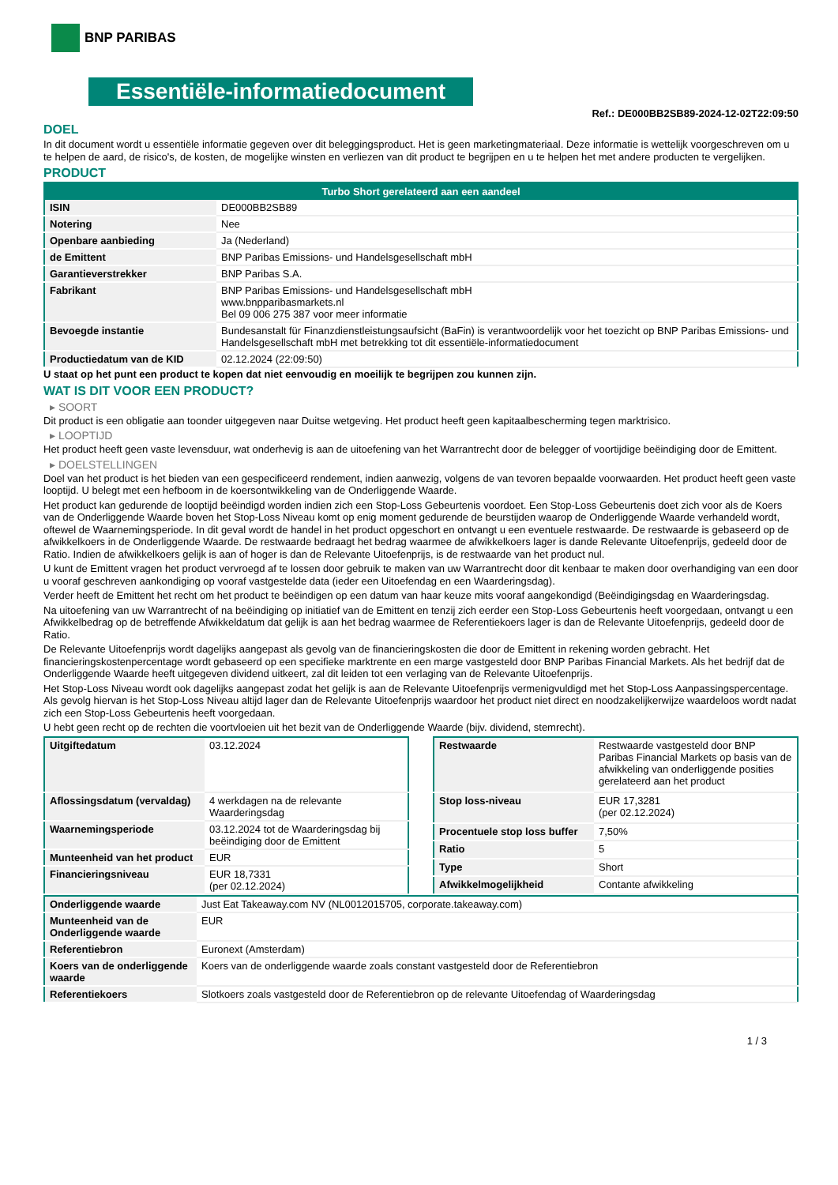BNP PARIBAS
Essentiële-informatiedocument
Ref.: DE000BB2SB89-2024-12-02T22:09:50
DOEL
In dit document wordt u essentiële informatie gegeven over dit beleggingsproduct. Het is geen marketingmateriaal. Deze informatie is wettelijk voorgeschreven om u te helpen de aard, de risico's, de kosten, de mogelijke winsten en verliezen van dit product te begrijpen en u te helpen het met andere producten te vergelijken.
PRODUCT
| Turbo Short gerelateerd aan een aandeel | |
| --- | --- |
| ISIN | DE000BB2SB89 |
| Notering | Nee |
| Openbare aanbieding | Ja (Nederland) |
| de Emittent | BNP Paribas Emissions- und Handelsgesellschaft mbH |
| Garantieverstrekker | BNP Paribas S.A. |
| Fabrikant | BNP Paribas Emissions- und Handelsgesellschaft mbH www.bnpparibasmarkets.nl Bel 09 006 275 387 voor meer informatie |
| Bevoegde instantie | Bundesanstalt für Finanzdienstleistungsaufsicht (BaFin) is verantwoordelijk voor het toezicht op BNP Paribas Emissions- und Handelsgesellschaft mbH met betrekking tot dit essentiële-informatiedocument |
| Productiedatum van de KID | 02.12.2024 (22:09:50) |
U staat op het punt een product te kopen dat niet eenvoudig en moeilijk te begrijpen zou kunnen zijn.
WAT IS DIT VOOR EEN PRODUCT?
▸ SOORT
Dit product is een obligatie aan toonder uitgegeven naar Duitse wetgeving. Het product heeft geen kapitaalbescherming tegen marktrisico.
▸ LOOPTIJD
Het product heeft geen vaste levensduur, wat onderhevig is aan de uitoefening van het Warrantrecht door de belegger of voortijdige beëindiging door de Emittent.
▸ DOELSTELLINGEN
Doel van het product is het bieden van een gespecificeerd rendement, indien aanwezig, volgens de van tevoren bepaalde voorwaarden. Het product heeft geen vaste looptijd. U belegt met een hefboom in de koersontwikkeling van de Onderliggende Waarde.
Het product kan gedurende de looptijd beëindigd worden indien zich een Stop-Loss Gebeurtenis voordoet. Een Stop-Loss Gebeurtenis doet zich voor als de Koers van de Onderliggende Waarde boven het Stop-Loss Niveau komt op enig moment gedurende de beurstijden waarop de Onderliggende Waarde verhandeld wordt, oftewel de Waarnemingsperiode. In dit geval wordt de handel in het product opgeschort en ontvangt u een eventuele restwaarde. De restwaarde is gebaseerd op de afwikkelkoers in de Onderliggende Waarde. De restwaarde bedraagt het bedrag waarmee de afwikkelkoers lager is dande Relevante Uitoefenprijs, gedeeld door de Ratio. Indien de afwikkelkoers gelijk is aan of hoger is dan de Relevante Uitoefenprijs, is de restwaarde van het product nul.
U kunt de Emittent vragen het product vervroegd af te lossen door gebruik te maken van uw Warrantrecht door dit kenbaar te maken door overhandiging van een door u vooraf geschreven aankondiging op vooraf vastgestelde data (ieder een Uitoefendag en een Waarderingsdag).
Verder heeft de Emittent het recht om het product te beëindigen op een datum van haar keuze mits vooraf aangekondigd (Beëindigingsdag en Waarderingsdag.
Na uitoefening van uw Warrantrecht of na beëindiging op initiatief van de Emittent en tenzij zich eerder een Stop-Loss Gebeurtenis heeft voorgedaan, ontvangt u een Afwikkelbedrag op de betreffende Afwikkeldatum dat gelijk is aan het bedrag waarmee de Referentiekoers lager is dan de Relevante Uitoefenprijs, gedeeld door de Ratio.
De Relevante Uitoefenprijs wordt dagelijks aangepast als gevolg van de financieringskosten die door de Emittent in rekening worden gebracht. Het financieringskostenpercentage wordt gebaseerd op een specifieke marktrente en een marge vastgesteld door BNP Paribas Financial Markets. Als het bedrijf dat de Onderliggende Waarde heeft uitgegeven dividend uitkeert, zal dit leiden tot een verlaging van de Relevante Uitoefenprijs.
Het Stop-Loss Niveau wordt ook dagelijks aangepast zodat het gelijk is aan de Relevante Uitoefenprijs vermenigvuldigd met het Stop-Loss Aanpassingspercentage. Als gevolg hiervan is het Stop-Loss Niveau altijd lager dan de Relevante Uitoefenprijs waardoor het product niet direct en noodzakelijkerwijze waardeloos wordt nadat zich een Stop-Loss Gebeurtenis heeft voorgedaan.
U hebt geen recht op de rechten die voortvloeien uit het bezit van de Onderliggende Waarde (bijv. dividend, stemrecht).
| Uitgiftedatum | 03.12.2024 |
| Aflossingsdatum (vervaldag) | 4 werkdagen na de relevante Waarderingsdag |
| Waarnemingsperiode | 03.12.2024 tot de Waarderingsdag bij beëindiging door de Emittent |
| Munteenheid van het product | EUR |
| Financieringsniveau | EUR 18,7331 (per 02.12.2024) |
| Restwaarde | Restwaarde vastgesteld door BNP Paribas Financial Markets op basis van de afwikkeling van onderliggende posities gerelateerd aan het product |
| Stop loss-niveau | EUR 17,3281 (per 02.12.2024) |
| Procentuele stop loss buffer | 7,50% |
| Ratio | 5 |
| Type | Short |
| Afwikkelmogelijkheid | Contante afwikkeling |
| Onderliggende waarde | Just Eat Takeaway.com NV (NL0012015705, corporate.takeaway.com) |
| Munteenheid van de Onderliggende waarde | EUR |
| Referentiebron | Euronext (Amsterdam) |
| Koers van de onderliggende waarde | Koers van de onderliggende waarde zoals constant vastgesteld door de Referentiebron |
| Referentiekoers | Slotkoers zoals vastgesteld door de Referentiebron op de relevante Uitoefendag of Waarderingsdag |
1 / 3